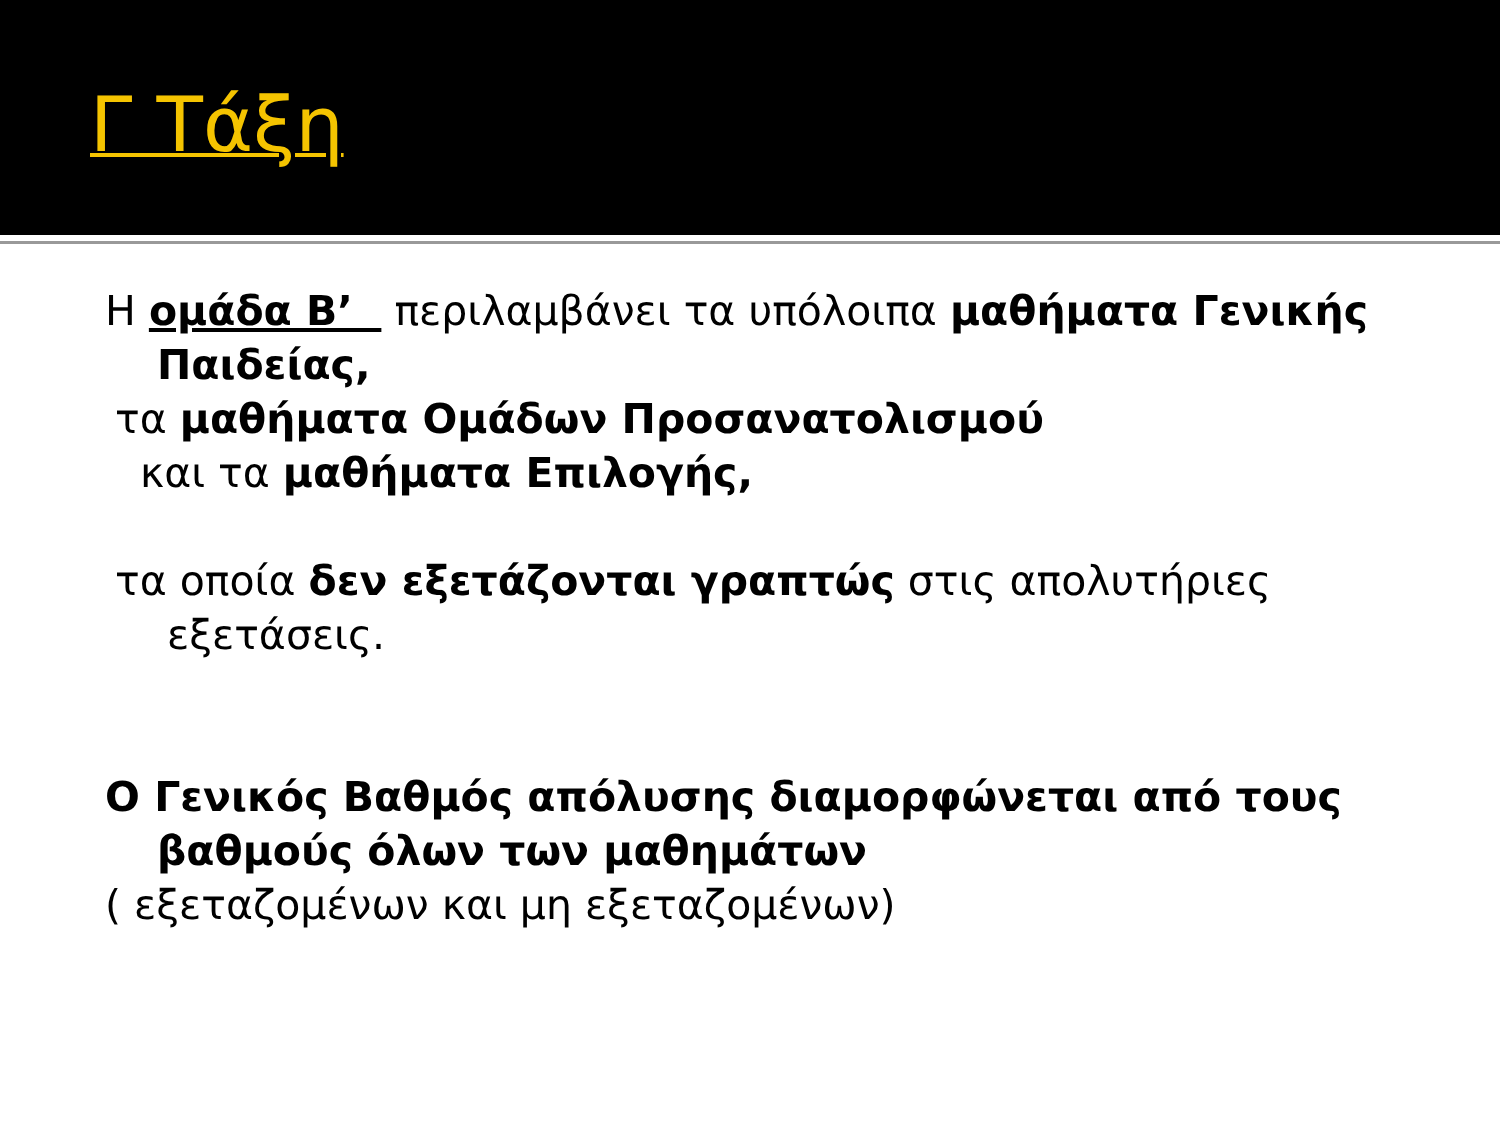Γ Τάξη
Η ομάδα Β’ περιλαμβάνει τα υπόλοιπα μαθήματα Γενικής Παιδείας,
τα μαθήματα Ομάδων Προσανατολισμού
και τα μαθήματα Επιλογής,
τα οποία δεν εξετάζονται γραπτώς στις απολυτήριες εξετάσεις.
Ο Γενικός Βαθμός απόλυσης διαμορφώνεται από τους βαθμούς όλων των μαθημάτων
( εξεταζομένων και μη εξεταζομένων)